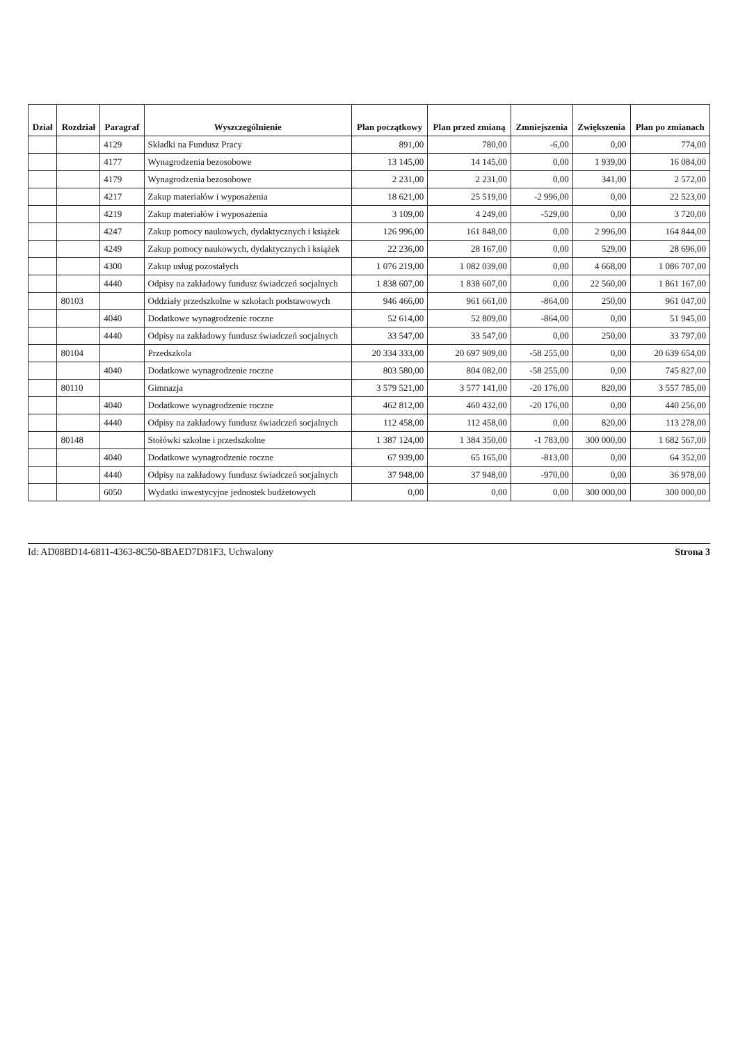| Dział | Rozdział | Paragraf | Wyszczególnienie | Plan początkowy | Plan przed zmianą | Zmniejszenia | Zwiększenia | Plan po zmianach |
| --- | --- | --- | --- | --- | --- | --- | --- | --- |
| | | 4129 | Składki na Fundusz Pracy | 891,00 | 780,00 | -6,00 | 0,00 | 774,00 |
| | | 4177 | Wynagrodzenia bezosobowe | 13 145,00 | 14 145,00 | 0,00 | 1 939,00 | 16 084,00 |
| | | 4179 | Wynagrodzenia bezosobowe | 2 231,00 | 2 231,00 | 0,00 | 341,00 | 2 572,00 |
| | | 4217 | Zakup materiałów i wyposażenia | 18 621,00 | 25 519,00 | -2 996,00 | 0,00 | 22 523,00 |
| | | 4219 | Zakup materiałów i wyposażenia | 3 109,00 | 4 249,00 | -529,00 | 0,00 | 3 720,00 |
| | | 4247 | Zakup pomocy naukowych, dydaktycznych i książek | 126 996,00 | 161 848,00 | 0,00 | 2 996,00 | 164 844,00 |
| | | 4249 | Zakup pomocy naukowych, dydaktycznych i książek | 22 236,00 | 28 167,00 | 0,00 | 529,00 | 28 696,00 |
| | | 4300 | Zakup usług pozostałych | 1 076 219,00 | 1 082 039,00 | 0,00 | 4 668,00 | 1 086 707,00 |
| | | 4440 | Odpisy na zakładowy fundusz świadczeń socjalnych | 1 838 607,00 | 1 838 607,00 | 0,00 | 22 560,00 | 1 861 167,00 |
| | 80103 | | Oddziały przedszkolne w szkołach podstawowych | 946 466,00 | 961 661,00 | -864,00 | 250,00 | 961 047,00 |
| | | 4040 | Dodatkowe wynagrodzenie roczne | 52 614,00 | 52 809,00 | -864,00 | 0,00 | 51 945,00 |
| | | 4440 | Odpisy na zakładowy fundusz świadczeń socjalnych | 33 547,00 | 33 547,00 | 0,00 | 250,00 | 33 797,00 |
| | 80104 | | Przedszkola | 20 334 333,00 | 20 697 909,00 | -58 255,00 | 0,00 | 20 639 654,00 |
| | | 4040 | Dodatkowe wynagrodzenie roczne | 803 580,00 | 804 082,00 | -58 255,00 | 0,00 | 745 827,00 |
| | 80110 | | Gimnazja | 3 579 521,00 | 3 577 141,00 | -20 176,00 | 820,00 | 3 557 785,00 |
| | | 4040 | Dodatkowe wynagrodzenie roczne | 462 812,00 | 460 432,00 | -20 176,00 | 0,00 | 440 256,00 |
| | | 4440 | Odpisy na zakładowy fundusz świadczeń socjalnych | 112 458,00 | 112 458,00 | 0,00 | 820,00 | 113 278,00 |
| | 80148 | | Stołówki szkolne i przedszkolne | 1 387 124,00 | 1 384 350,00 | -1 783,00 | 300 000,00 | 1 682 567,00 |
| | | 4040 | Dodatkowe wynagrodzenie roczne | 67 939,00 | 65 165,00 | -813,00 | 0,00 | 64 352,00 |
| | | 4440 | Odpisy na zakładowy fundusz świadczeń socjalnych | 37 948,00 | 37 948,00 | -970,00 | 0,00 | 36 978,00 |
| | | 6050 | Wydatki inwestycyjne jednostek budżetowych | 0,00 | 0,00 | 0,00 | 300 000,00 | 300 000,00 |
Id: AD08BD14-6811-4363-8C50-8BAED7D81F3, Uchwalony Strona 3